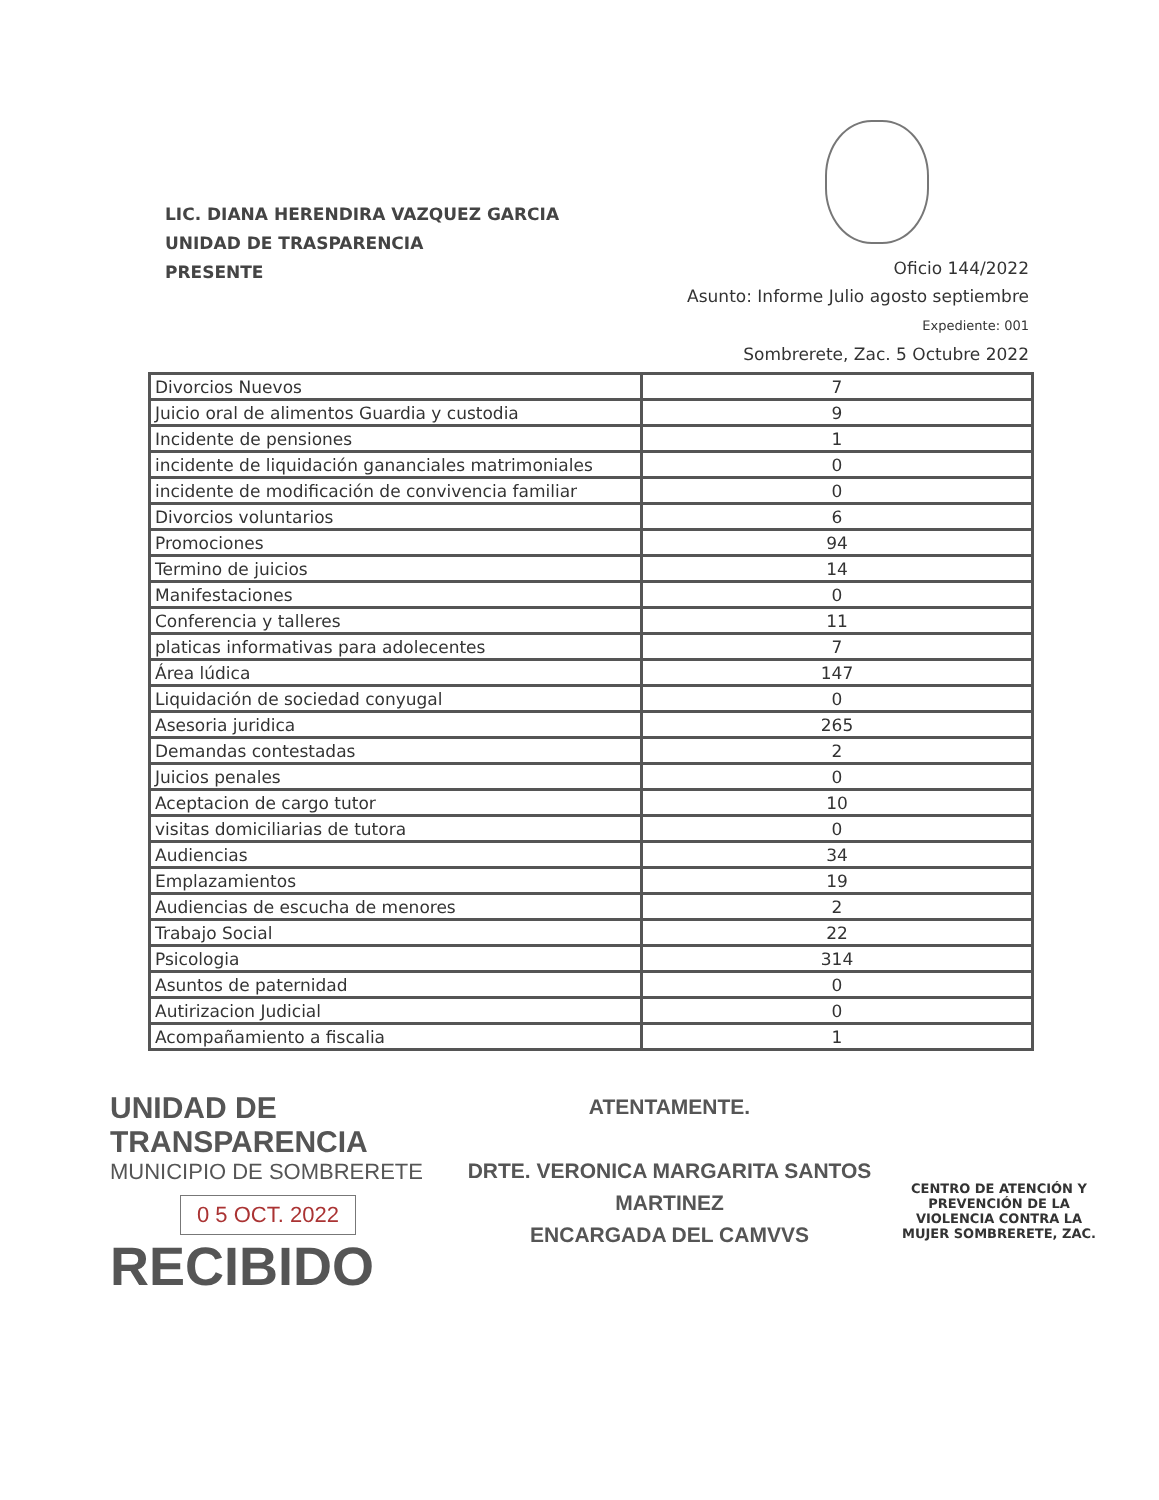LIC. DIANA HERENDIRA VAZQUEZ GARCIA
UNIDAD DE TRASPARENCIA
PRESENTE
Oficio 144/2022
Asunto: Informe Julio agosto septiembre
Expediente: 001
Sombrerete, Zac. 5 Octubre 2022
| Divorcios Nuevos | 7 |
| Juicio oral de alimentos Guardia y custodia | 9 |
| Incidente de pensiones | 1 |
| incidente de liquidación gananciales matrimoniales | 0 |
| incidente de modificación de convivencia familiar | 0 |
| Divorcios voluntarios | 6 |
| Promociones | 94 |
| Termino de juicios | 14 |
| Manifestaciones | 0 |
| Conferencia y talleres | 11 |
| platicas informativas para adolecentes | 7 |
| Área lúdica | 147 |
| Liquidación de sociedad conyugal | 0 |
| Asesoria juridica | 265 |
| Demandas contestadas | 2 |
| Juicios penales | 0 |
| Aceptacion de cargo tutor | 10 |
| visitas domiciliarias de tutora | 0 |
| Audiencias | 34 |
| Emplazamientos | 19 |
| Audiencias de escucha de menores | 2 |
| Trabajo Social | 22 |
| Psicologia | 314 |
| Asuntos de paternidad | 0 |
| Autirizacion Judicial | 0 |
| Acompañamiento a fiscalia | 1 |
UNIDAD DE TRANSPARENCIA
MUNICIPIO DE SOMBRERETE
0 5 OCT. 2022
RECIBIDO
ATENTAMENTE.
DRTE. VERONICA MARGARITA SANTOS MARTINEZ
ENCARGADA DEL CAMVVS
CENTRO DE ATENCIÓN Y PREVENCIÓN DE LA VIOLENCIA CONTRA LA MUJER SOMBRERETE, ZAC.